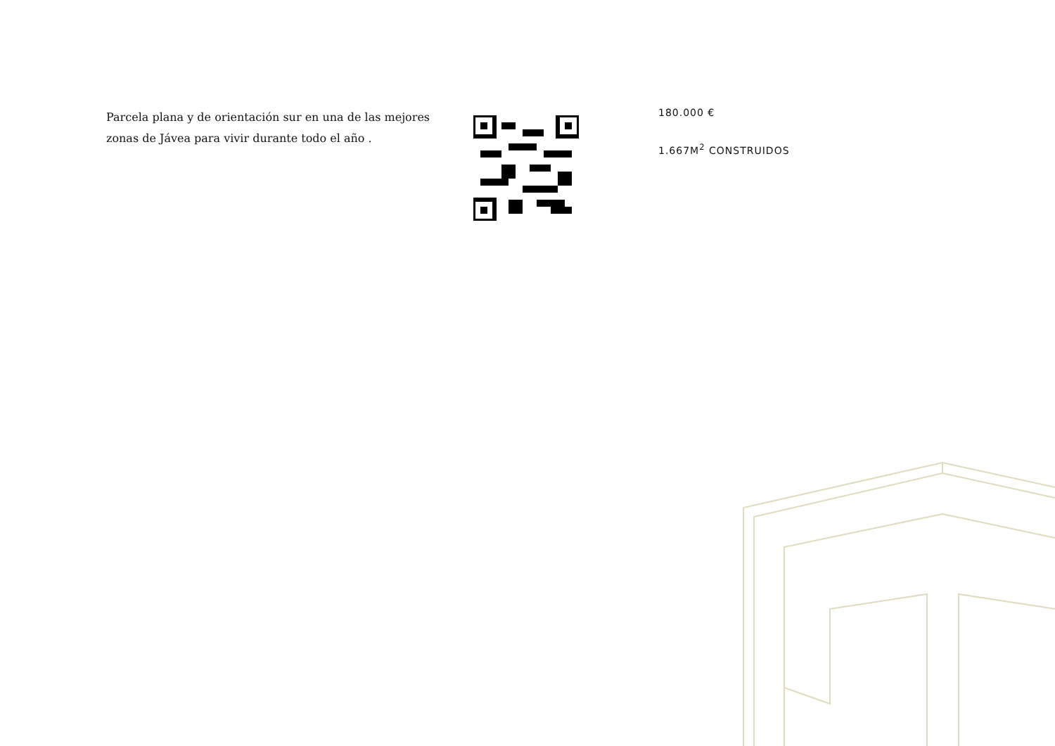Parcela plana y de orientación sur en una de las mejores zonas de Jávea para vivir durante todo el año .
180.000 €
1.667M<sup>2</sup> CONSTRUIDOS